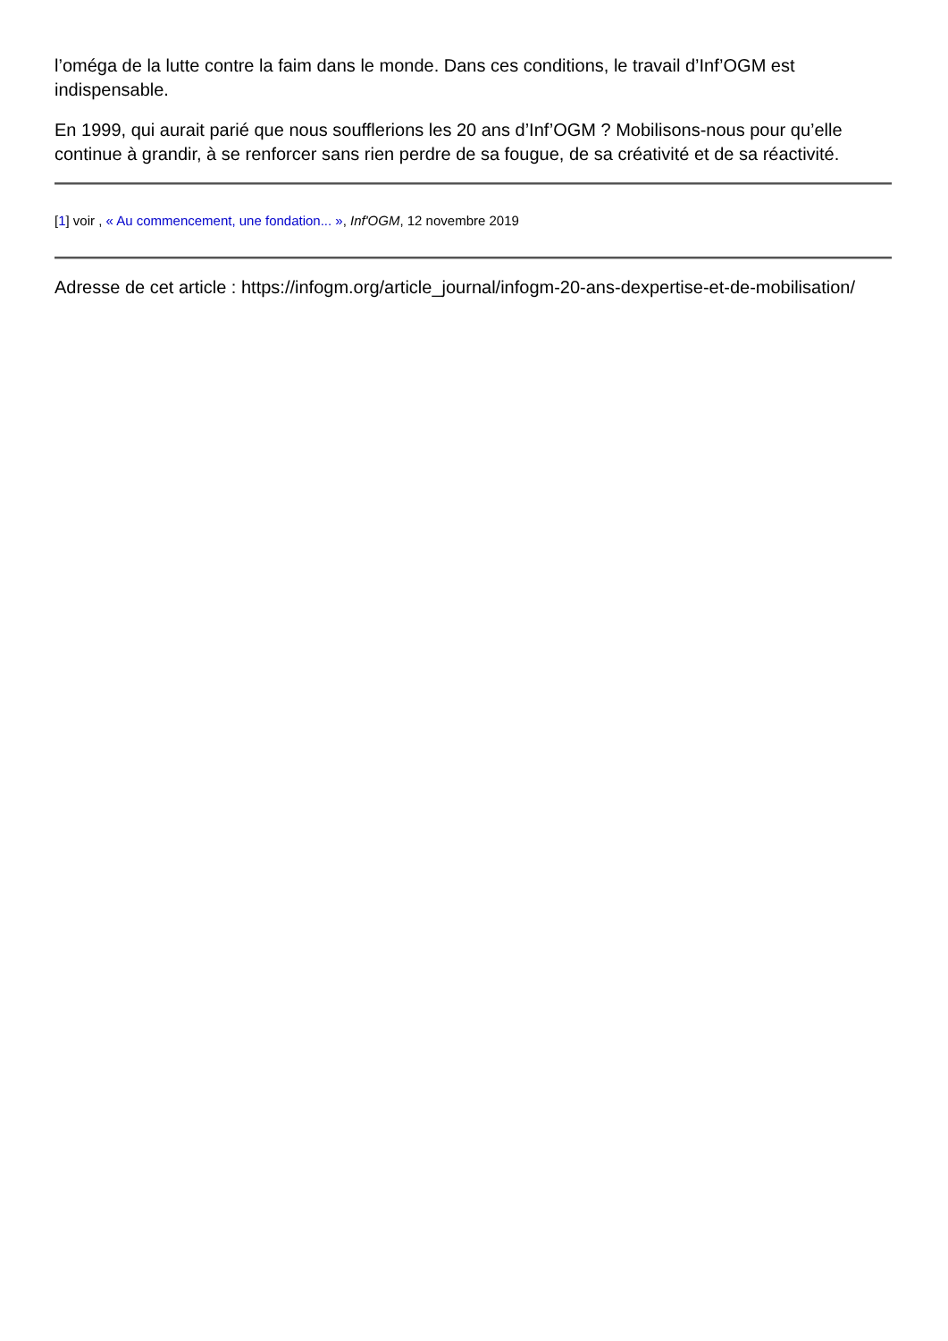l’oméga de la lutte contre la faim dans le monde. Dans ces conditions, le travail d’Inf’OGM est indispensable.
En 1999, qui aurait parié que nous soufflerions les 20 ans d’Inf’OGM ? Mobilisons-nous pour qu’elle continue à grandir, à se renforcer sans rien perdre de sa fougue, de sa créativité et de sa réactivité.
[1] voir , « Au commencement, une fondation... », Inf'OGM, 12 novembre 2019
Adresse de cet article : https://infogm.org/article_journal/infogm-20-ans-dexpertise-et-de-mobilisation/